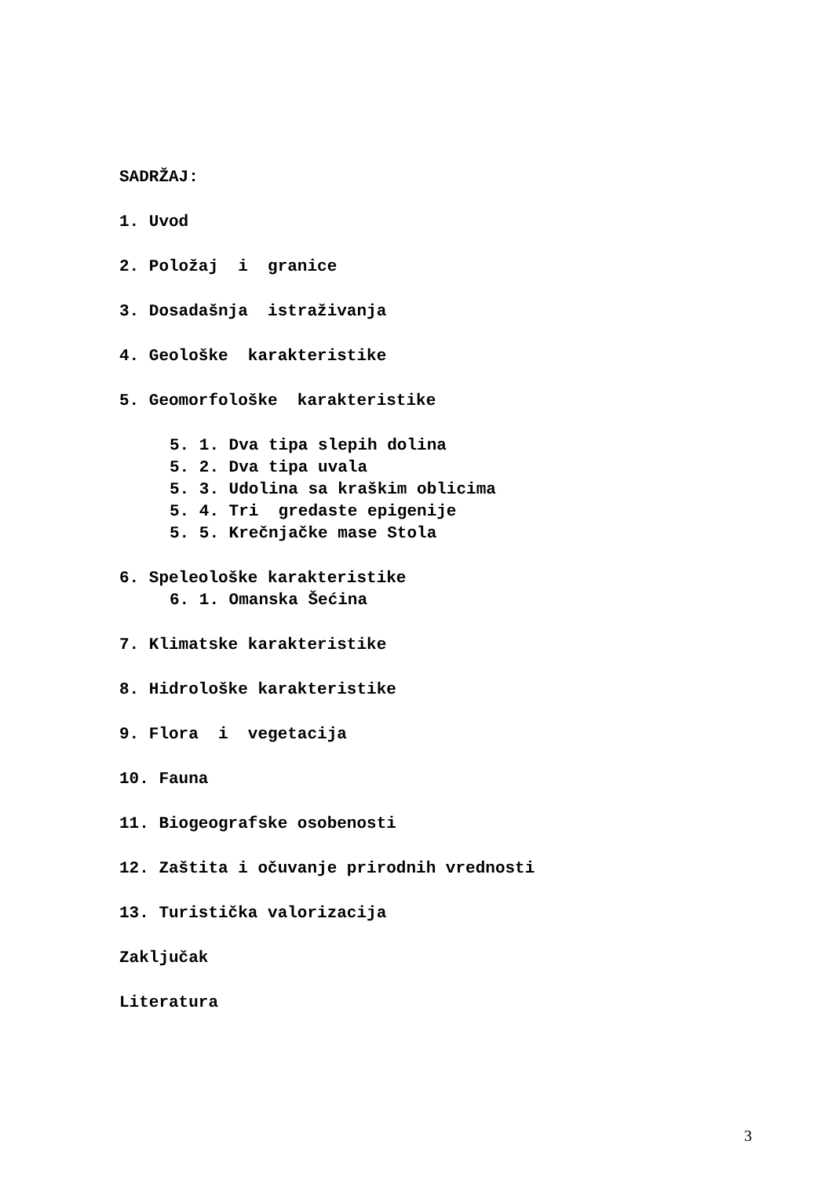SADRŽAJ:
1. Uvod
2. Položaj i granice
3. Dosadašnja istraživanja
4. Geološke karakteristike
5. Geomorfološke karakteristike
5. 1. Dva tipa slepih dolina
5. 2. Dva tipa uvala
5. 3. Udolina sa kraškim oblicima
5. 4. Tri gredaste epigenije
5. 5. Krečnjačke mase Stola
6. Speleološke karakteristike
6. 1. Omanska Šećina
7. Klimatske karakteristike
8. Hidrološke karakteristike
9. Flora i vegetacija
10. Fauna
11. Biogeografske osobenosti
12. Zaštita i očuvanje prirodnih vrednosti
13. Turistička valorizacija
Zaključak
Literatura
3